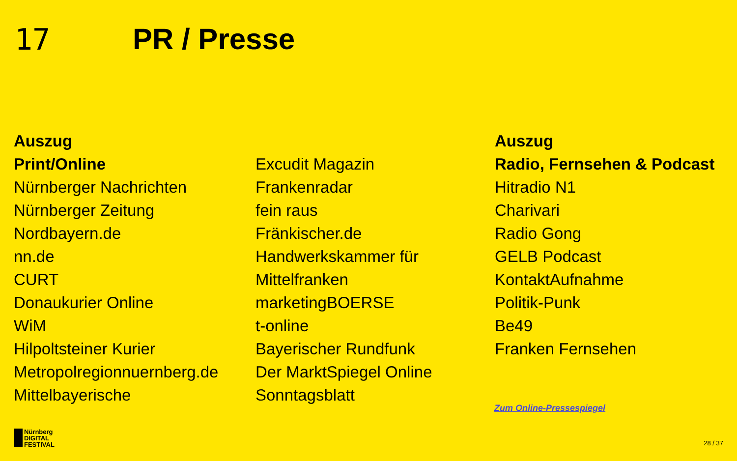17 PR / Presse
Auszug
Print/Online
Nürnberger Nachrichten
Nürnberger Zeitung
Nordbayern.de
nn.de
CURT
Donaukurier Online
WiM
Hilpoltsteiner Kurier
Metropolregionnuernberg.de
Mittelbayerische
Excudit Magazin
Frankenradar
fein raus
Fränkischer.de
Handwerkskammer für
Mittelfranken
marketingBOERSE
t-online
Bayerischer Rundfunk
Der MarktSpiegel Online
Sonntagsblatt
Auszug
Radio, Fernsehen & Podcast
Hitradio N1
Charivari
Radio Gong
GELB Podcast
KontaktAufnahme
Politik-Punk
Be49
Franken Fernsehen
Zum Online-Pressespiegel
Nürnberg
DIGITAL
FESTIVAL
28 / 37